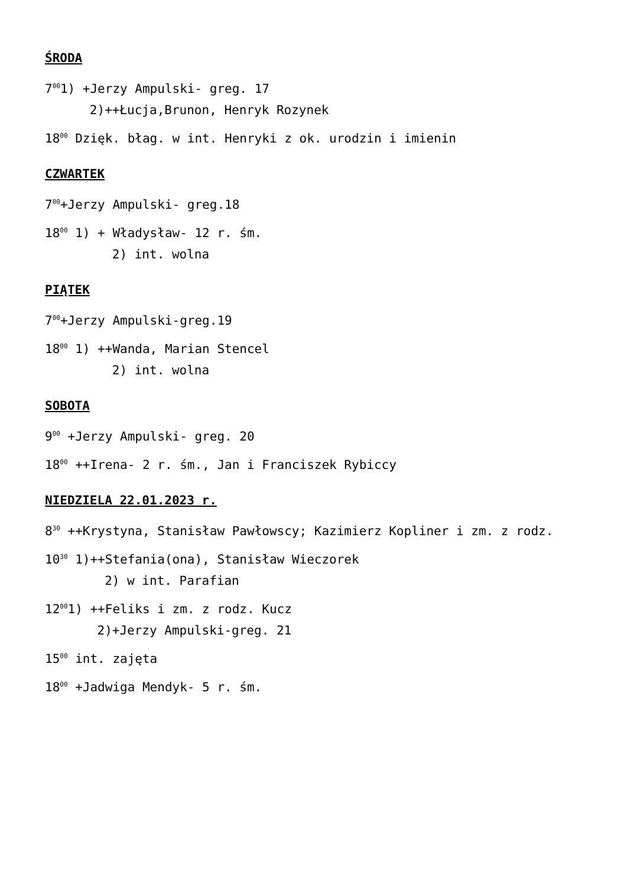ŚRODA
7<sup>00</sup>1) +Jerzy Ampulski- greg. 17
2)++Łucja,Brunon, Henryk Rozynek
18<sup>00</sup> Dzięk. błag. w int. Henryki z ok. urodzin i imienin
CZWARTEK
7<sup>00</sup>+Jerzy Ampulski- greg.18
18<sup>00</sup> 1) + Władysław- 12 r. śm.
2) int. wolna
PIĄTEK
7<sup>00</sup>+Jerzy Ampulski-greg.19
18<sup>00</sup> 1) ++Wanda, Marian Stencel
2) int. wolna
SOBOTA
9<sup>00</sup> +Jerzy Ampulski- greg. 20
18<sup>00</sup> ++Irena- 2 r. śm., Jan i Franciszek Rybiccy
NIEDZIELA 22.01.2023 r.
8<sup>30</sup> ++Krystyna, Stanisław Pawłowscy; Kazimierz Kopliner i zm. z rodz.
10<sup>30</sup> 1)++Stefania(ona), Stanisław Wieczorek
2) w int. Parafian
12<sup>00</sup>1) ++Feliks i zm. z rodz. Kucz
2)+Jerzy Ampulski-greg. 21
15<sup>00</sup> int. zajęta
18<sup>00</sup> +Jadwiga Mendyk- 5 r. śm.